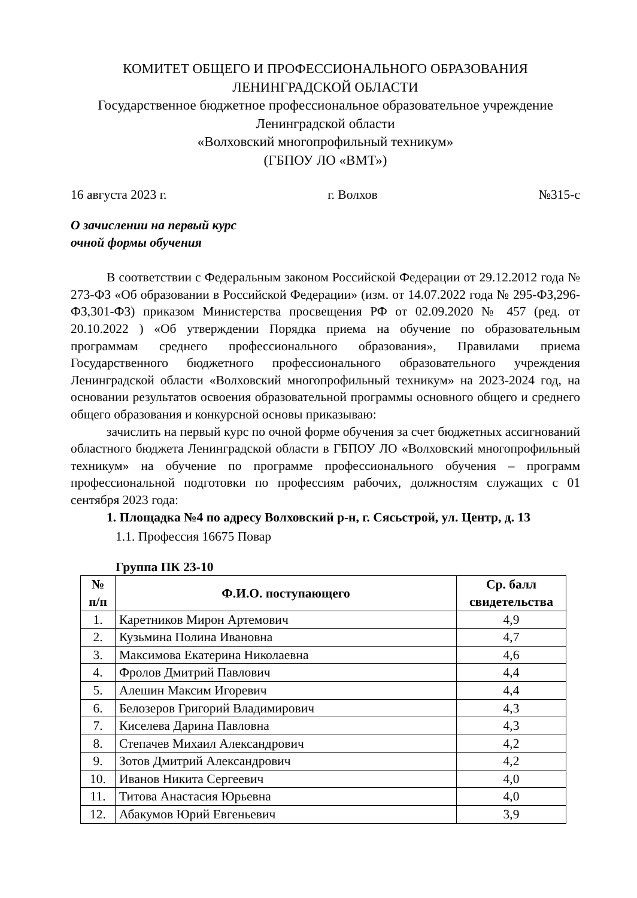КОМИТЕТ ОБЩЕГО И ПРОФЕССИОНАЛЬНОГО ОБРАЗОВАНИЯ
ЛЕНИНГРАДСКОЙ ОБЛАСТИ
Государственное бюджетное профессиональное образовательное учреждение
Ленинградской области
«Волховский многопрофильный техникум»
(ГБПОУ ЛО «ВМТ»)
16 августа 2023 г. г. Волхов №315-с
О зачислении на первый курс
очной формы обучения
В соответствии с Федеральным законом Российской Федерации от 29.12.2012 года № 273-ФЗ «Об образовании в Российской Федерации» (изм. от 14.07.2022 года № 295-ФЗ,296-ФЗ,301-ФЗ) приказом Министерства просвещения РФ от 02.09.2020 № 457 (ред. от 20.10.2022 ) «Об утверждении Порядка приема на обучение по образовательным программам среднего профессионального образования», Правилами приема Государственного бюджетного профессионального образовательного учреждения Ленинградской области «Волховский многопрофильный техникум» на 2023-2024 год, на основании результатов освоения образовательной программы основного общего и среднего общего образования и конкурсной основы приказываю:
зачислить на первый курс по очной форме обучения за счет бюджетных ассигнований областного бюджета Ленинградской области в ГБПОУ ЛО «Волховский многопрофильный техникум» на обучение по программе профессионального обучения – программ профессиональной подготовки по профессиям рабочих, должностям служащих с 01 сентября 2023 года:
1. Площадка №4 по адресу Волховский р-н, г. Сясьстрой, ул. Центр, д. 13
1.1. Профессия 16675 Повар
Группа ПК 23-10
| № п/п | Ф.И.О. поступающего | Ср. балл свидетельства |
| --- | --- | --- |
| 1. | Каретников Мирон Артемович | 4,9 |
| 2. | Кузьмина Полина Ивановна | 4,7 |
| 3. | Максимова Екатерина Николаевна | 4,6 |
| 4. | Фролов Дмитрий Павлович | 4,4 |
| 5. | Алешин Максим Игоревич | 4,4 |
| 6. | Белозеров Григорий Владимирович | 4,3 |
| 7. | Киселева Дарина Павловна | 4,3 |
| 8. | Степачев Михаил Александрович | 4,2 |
| 9. | Зотов Дмитрий Александрович | 4,2 |
| 10. | Иванов Никита Сергеевич | 4,0 |
| 11. | Титова Анастасия Юрьевна | 4,0 |
| 12. | Абакумов Юрий Евгеньевич | 3,9 |